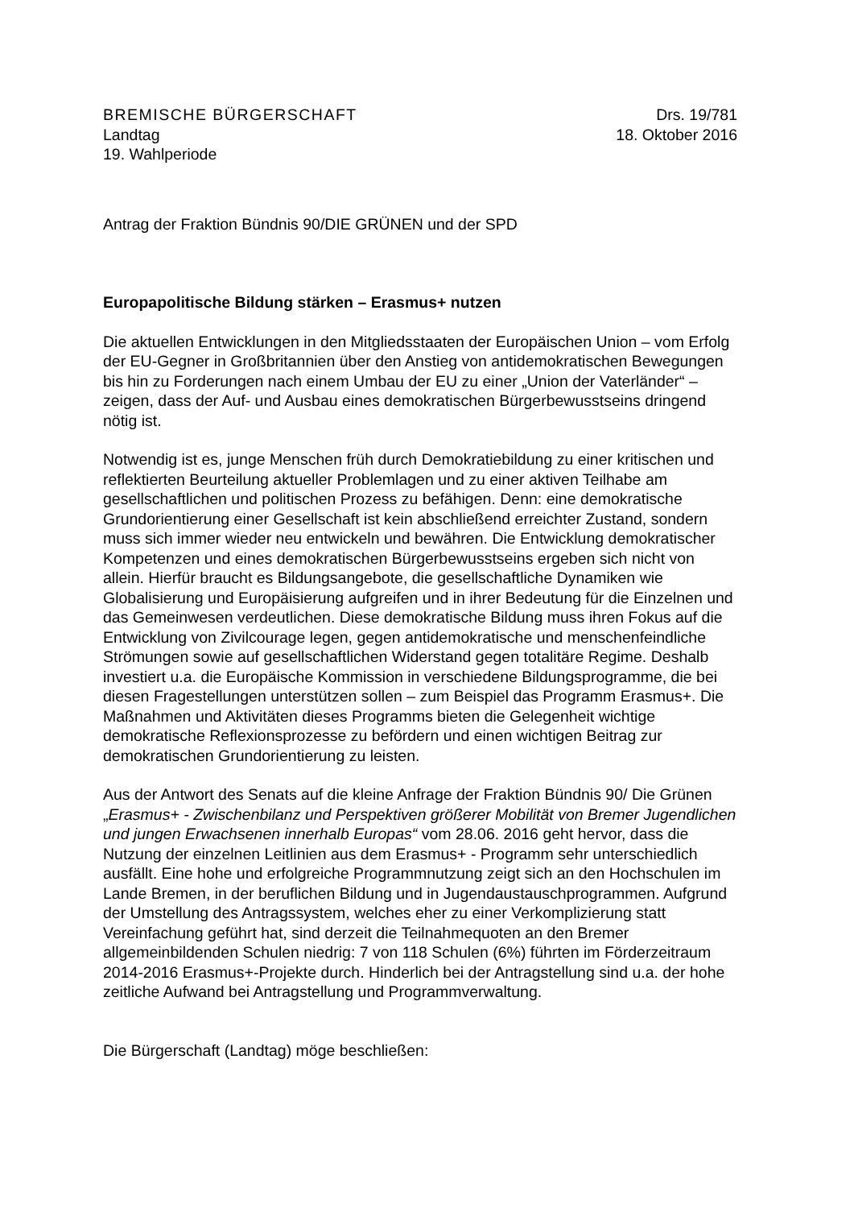BREMISCHE BÜRGERSCHAFT
Landtag
19. Wahlperiode
Drs. 19/781
18. Oktober 2016
Antrag der Fraktion Bündnis 90/DIE GRÜNEN und der SPD
Europapolitische Bildung stärken – Erasmus+ nutzen
Die aktuellen Entwicklungen in den Mitgliedsstaaten der Europäischen Union – vom Erfolg der EU-Gegner in Großbritannien über den Anstieg von antidemokratischen Bewegungen bis hin zu Forderungen nach einem Umbau der EU zu einer „Union der Vaterländer“ – zeigen, dass der Auf- und Ausbau eines demokratischen Bürgerbewusstseins dringend nötig ist.
Notwendig ist es, junge Menschen früh durch Demokratiebildung zu einer kritischen und reflektierten Beurteilung aktueller Problemlagen und zu einer aktiven Teilhabe am gesellschaftlichen und politischen Prozess zu befähigen. Denn: eine demokratische Grundorientierung einer Gesellschaft ist kein abschließend erreichter Zustand, sondern muss sich immer wieder neu entwickeln und bewähren. Die Entwicklung demokratischer Kompetenzen und eines demokratischen Bürgerbewusstseins ergeben sich nicht von allein. Hierfür braucht es Bildungsangebote, die gesellschaftliche Dynamiken wie Globalisierung und Europäisierung aufgreifen und in ihrer Bedeutung für die Einzelnen und das Gemeinwesen verdeutlichen. Diese demokratische Bildung muss ihren Fokus auf die Entwicklung von Zivilcourage legen, gegen antidemokratische und menschenfeindliche Strömungen sowie auf gesellschaftlichen Widerstand gegen totalitäre Regime. Deshalb investiert u.a. die Europäische Kommission in verschiedene Bildungsprogramme, die bei diesen Fragestellungen unterstützen sollen – zum Beispiel das Programm Erasmus+. Die Maßnahmen und Aktivitäten dieses Programms bieten die Gelegenheit wichtige demokratische Reflexionsprozesse zu befördern und einen wichtigen Beitrag zur demokratischen Grundorientierung zu leisten.
Aus der Antwort des Senats auf die kleine Anfrage der Fraktion Bündnis 90/ Die Grünen „Erasmus+ - Zwischenbilanz und Perspektiven größerer Mobilität von Bremer Jugendlichen und jungen Erwachsenen innerhalb Europas“ vom 28.06. 2016 geht hervor, dass die Nutzung der einzelnen Leitlinien aus dem Erasmus+ - Programm sehr unterschiedlich ausfällt. Eine hohe und erfolgreiche Programmnutzung zeigt sich an den Hochschulen im Lande Bremen, in der beruflichen Bildung und in Jugendaustauschprogrammen. Aufgrund der Umstellung des Antragssystem, welches eher zu einer Verkomplizierung statt Vereinfachung geführt hat, sind derzeit die Teilnahmequoten an den Bremer allgemeinbildenden Schulen niedrig: 7 von 118 Schulen (6%) führten im Förderzeitraum 2014-2016 Erasmus+-Projekte durch. Hinderlich bei der Antragstellung sind u.a. der hohe zeitliche Aufwand bei Antragstellung und Programmverwaltung.
Die Bürgerschaft (Landtag) möge beschließen: